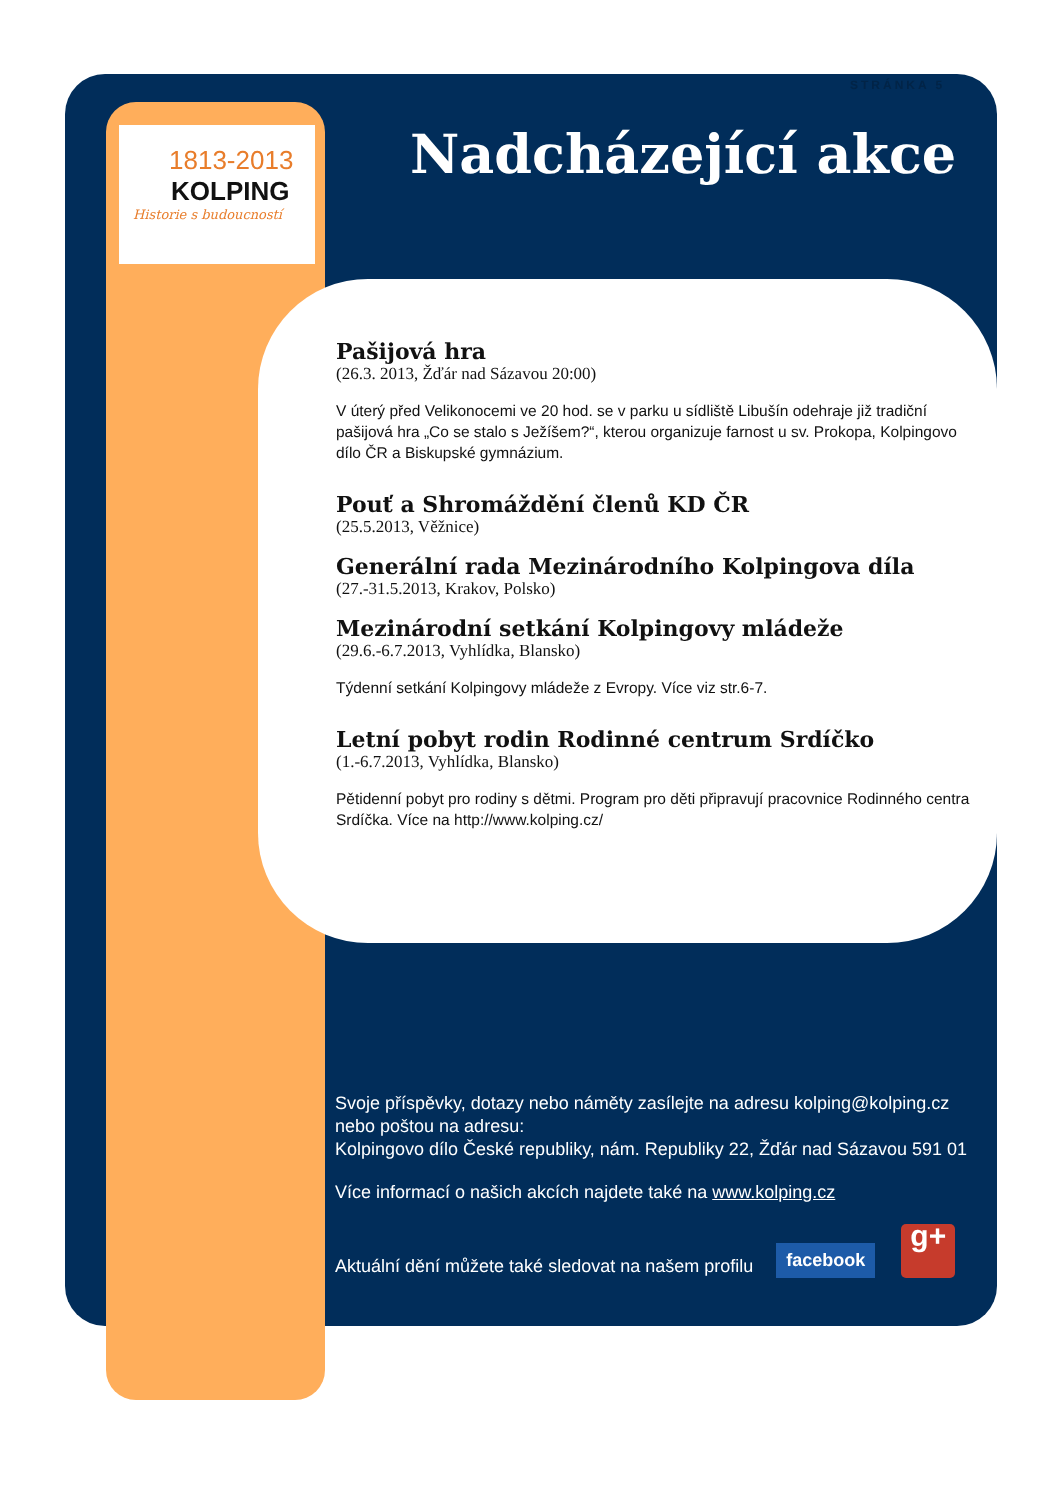STRÁNKA 5
1813-2013
KOLPING
Historie s budoucností
Nadcházející akce
Pašijová hra
(26.3. 2013, Žďár nad Sázavou 20:00)
V úterý před Velikonocemi ve 20 hod. se v parku u sídliště Libušín odehraje již tradiční pašijová hra „Co se stalo s Ježíšem?“, kterou organizuje farnost u sv. Prokopa, Kolpingovo dílo ČR a Biskupské gymnázium.
Pouť a Shromáždění členů KD ČR
(25.5.2013, Věžnice)
Generální rada Mezinárodního Kolpingova díla
(27.-31.5.2013, Krakov, Polsko)
Mezinárodní setkání Kolpingovy mládeže
(29.6.-6.7.2013, Vyhlídka, Blansko)
Týdenní setkání Kolpingovy mládeže z Evropy. Více viz str.6-7.
Letní pobyt rodin Rodinné centrum Srdíčko
(1.-6.7.2013, Vyhlídka, Blansko)
Pětidenní pobyt pro rodiny s dětmi. Program pro děti připravují pracovnice Rodinného centra Srdíčka. Více na http://www.kolping.cz/
Svoje příspěvky, dotazy nebo náměty zasílejte na adresu kolping@kolping.cz nebo poštou na adresu:
Kolpingovo dílo České republiky, nám. Republiky 22, Žďár nad Sázavou 591 01
Více informací o našich akcích najdete také na www.kolping.cz
Aktuální dění můžete také sledovat na našem profilu facebook g+